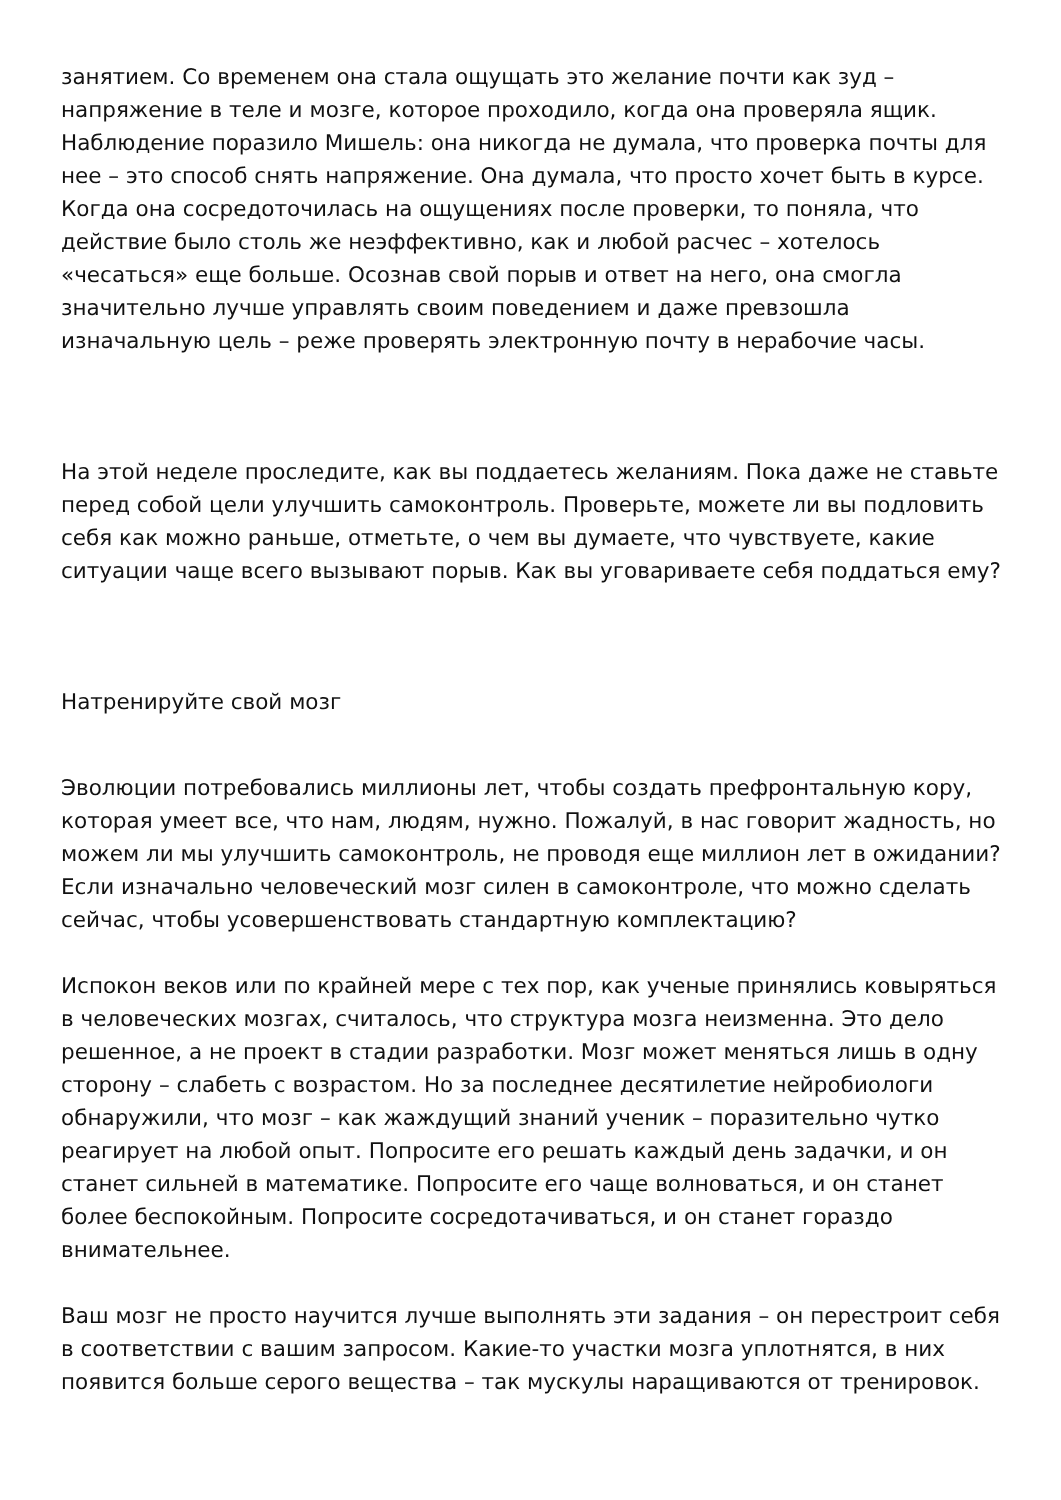занятием. Со временем она стала ощущать это желание почти как зуд – напряжение в теле и мозге, которое проходило, когда она проверяла ящик. Наблюдение поразило Мишель: она никогда не думала, что проверка почты для нее – это способ снять напряжение. Она думала, что просто хочет быть в курсе. Когда она сосредоточилась на ощущениях после проверки, то поняла, что действие было столь же неэффективно, как и любой расчес – хотелось «чесаться» еще больше. Осознав свой порыв и ответ на него, она смогла значительно лучше управлять своим поведением и даже превзошла изначальную цель – реже проверять электронную почту в нерабочие часы.
На этой неделе проследите, как вы поддаетесь желаниям. Пока даже не ставьте перед собой цели улучшить самоконтроль. Проверьте, можете ли вы подловить себя как можно раньше, отметьте, о чем вы думаете, что чувствуете, какие ситуации чаще всего вызывают порыв. Как вы уговариваете себя поддаться ему?
Натренируйте свой мозг
Эволюции потребовались миллионы лет, чтобы создать префронтальную кору, которая умеет все, что нам, людям, нужно. Пожалуй, в нас говорит жадность, но можем ли мы улучшить самоконтроль, не проводя еще миллион лет в ожидании? Если изначально человеческий мозг силен в самоконтроле, что можно сделать сейчас, чтобы усовершенствовать стандартную комплектацию?
Испокон веков или по крайней мере с тех пор, как ученые принялись ковыряться в человеческих мозгах, считалось, что структура мозга неизменна. Это дело решенное, а не проект в стадии разработки. Мозг может меняться лишь в одну сторону – слабеть с возрастом. Но за последнее десятилетие нейробиологи обнаружили, что мозг – как жаждущий знаний ученик – поразительно чутко реагирует на любой опыт. Попросите его решать каждый день задачки, и он станет сильней в математике. Попросите его чаще волноваться, и он станет более беспокойным. Попросите сосредотачиваться, и он станет гораздо внимательнее.
Ваш мозг не просто научится лучше выполнять эти задания – он перестроит себя в соответствии с вашим запросом. Какие-то участки мозга уплотнятся, в них появится больше серого вещества – так мускулы наращиваются от тренировок.